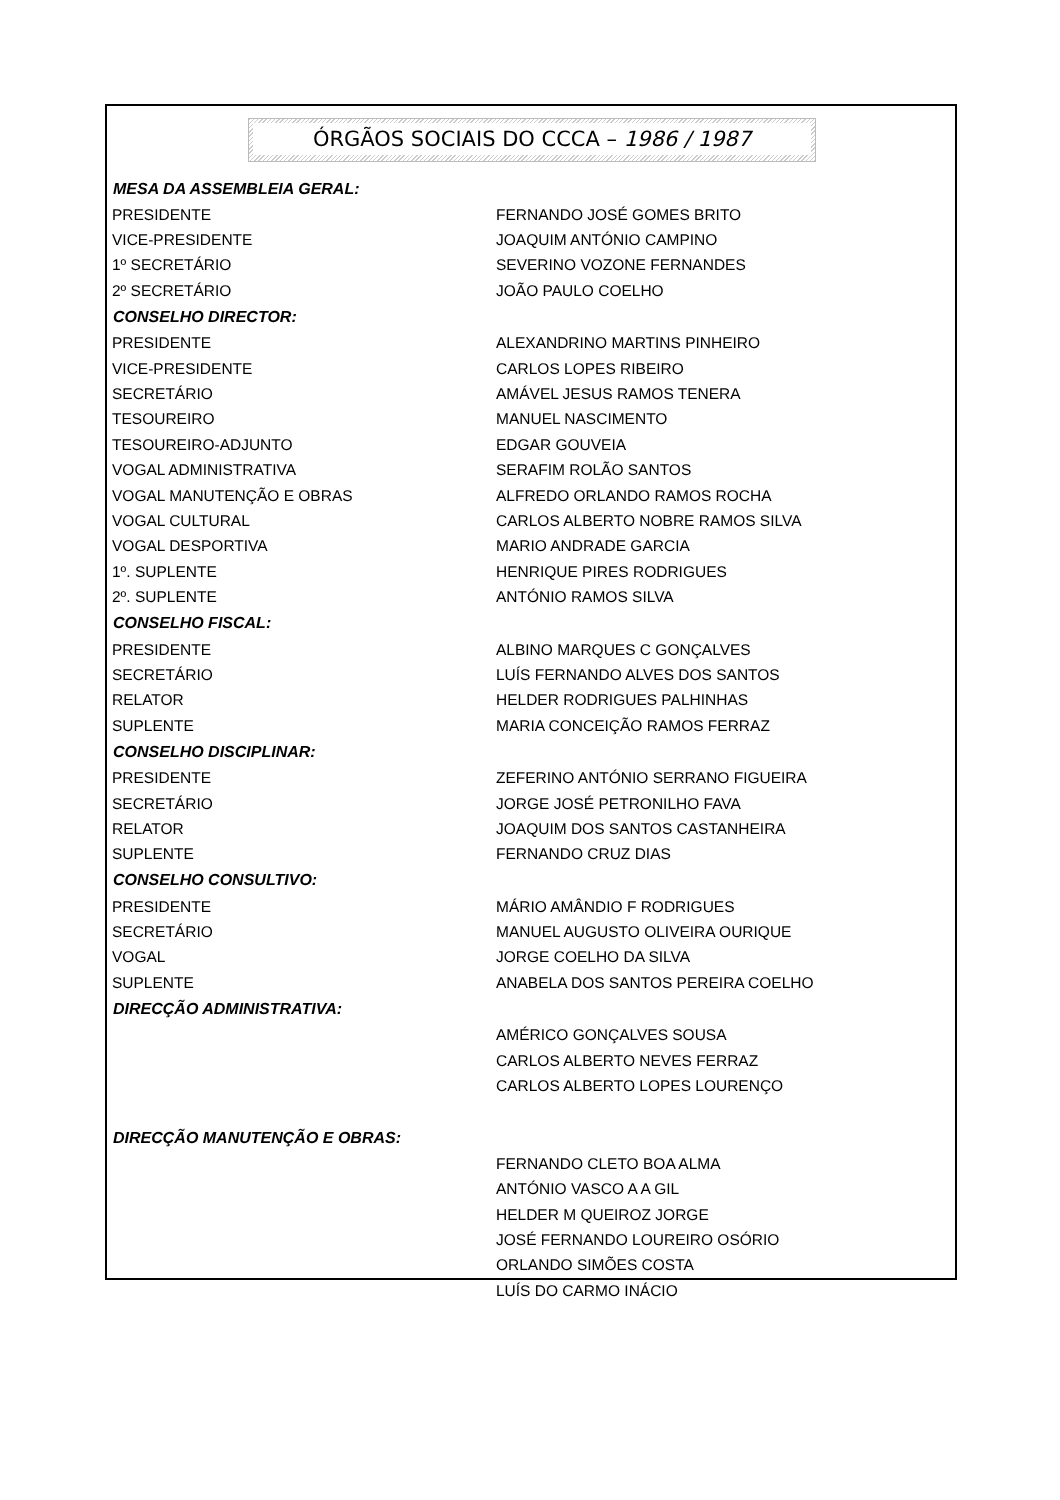ÓRGÃOS SOCIAIS DO CCCA – 1986 / 1987
| MESA DA ASSEMBLEIA GERAL: | |
| --- | --- |
| PRESIDENTE | FERNANDO JOSÉ GOMES BRITO |
| VICE-PRESIDENTE | JOAQUIM ANTÓNIO CAMPINO |
| 1º SECRETÁRIO | SEVERINO VOZONE FERNANDES |
| 2º SECRETÁRIO | JOÃO PAULO COELHO |
| CONSELHO DIRECTOR: | |
| PRESIDENTE | ALEXANDRINO MARTINS PINHEIRO |
| VICE-PRESIDENTE | CARLOS LOPES RIBEIRO |
| SECRETÁRIO | AMÁVEL JESUS RAMOS TENERA |
| TESOUREIRO | MANUEL NASCIMENTO |
| TESOUREIRO-ADJUNTO | EDGAR GOUVEIA |
| VOGAL ADMINISTRATIVA | SERAFIM ROLÃO SANTOS |
| VOGAL MANUTENÇÃO E OBRAS | ALFREDO ORLANDO RAMOS ROCHA |
| VOGAL CULTURAL | CARLOS ALBERTO NOBRE RAMOS SILVA |
| VOGAL DESPORTIVA | MARIO ANDRADE GARCIA |
| 1º. SUPLENTE | HENRIQUE PIRES RODRIGUES |
| 2º. SUPLENTE | ANTÓNIO RAMOS SILVA |
| CONSELHO FISCAL: | |
| PRESIDENTE | ALBINO MARQUES C GONÇALVES |
| SECRETÁRIO | LUÍS FERNANDO ALVES DOS SANTOS |
| RELATOR | HELDER RODRIGUES PALHINHAS |
| SUPLENTE | MARIA CONCEIÇÃO RAMOS FERRAZ |
| CONSELHO DISCIPLINAR: | |
| PRESIDENTE | ZEFERINO ANTÓNIO SERRANO FIGUEIRA |
| SECRETÁRIO | JORGE JOSÉ PETRONILHO FAVA |
| RELATOR | JOAQUIM DOS SANTOS CASTANHEIRA |
| SUPLENTE | FERNANDO CRUZ DIAS |
| CONSELHO CONSULTIVO: | |
| PRESIDENTE | MÁRIO AMÂNDIO F RODRIGUES |
| SECRETÁRIO | MANUEL AUGUSTO OLIVEIRA OURIQUE |
| VOGAL | JORGE COELHO DA SILVA |
| SUPLENTE | ANABELA DOS SANTOS PEREIRA COELHO |
| DIRECÇÃO ADMINISTRATIVA: | |
| | AMÉRICO GONÇALVES SOUSA |
| | CARLOS ALBERTO NEVES FERRAZ |
| | CARLOS ALBERTO LOPES LOURENÇO |
| DIRECÇÃO MANUTENÇÃO E OBRAS: | |
| | FERNANDO CLETO BOA ALMA |
| | ANTÓNIO VASCO A A GIL |
| | HELDER M QUEIROZ JORGE |
| | JOSÉ FERNANDO LOUREIRO OSÓRIO |
| | ORLANDO SIMÕES COSTA |
| | LUÍS DO CARMO INÁCIO |